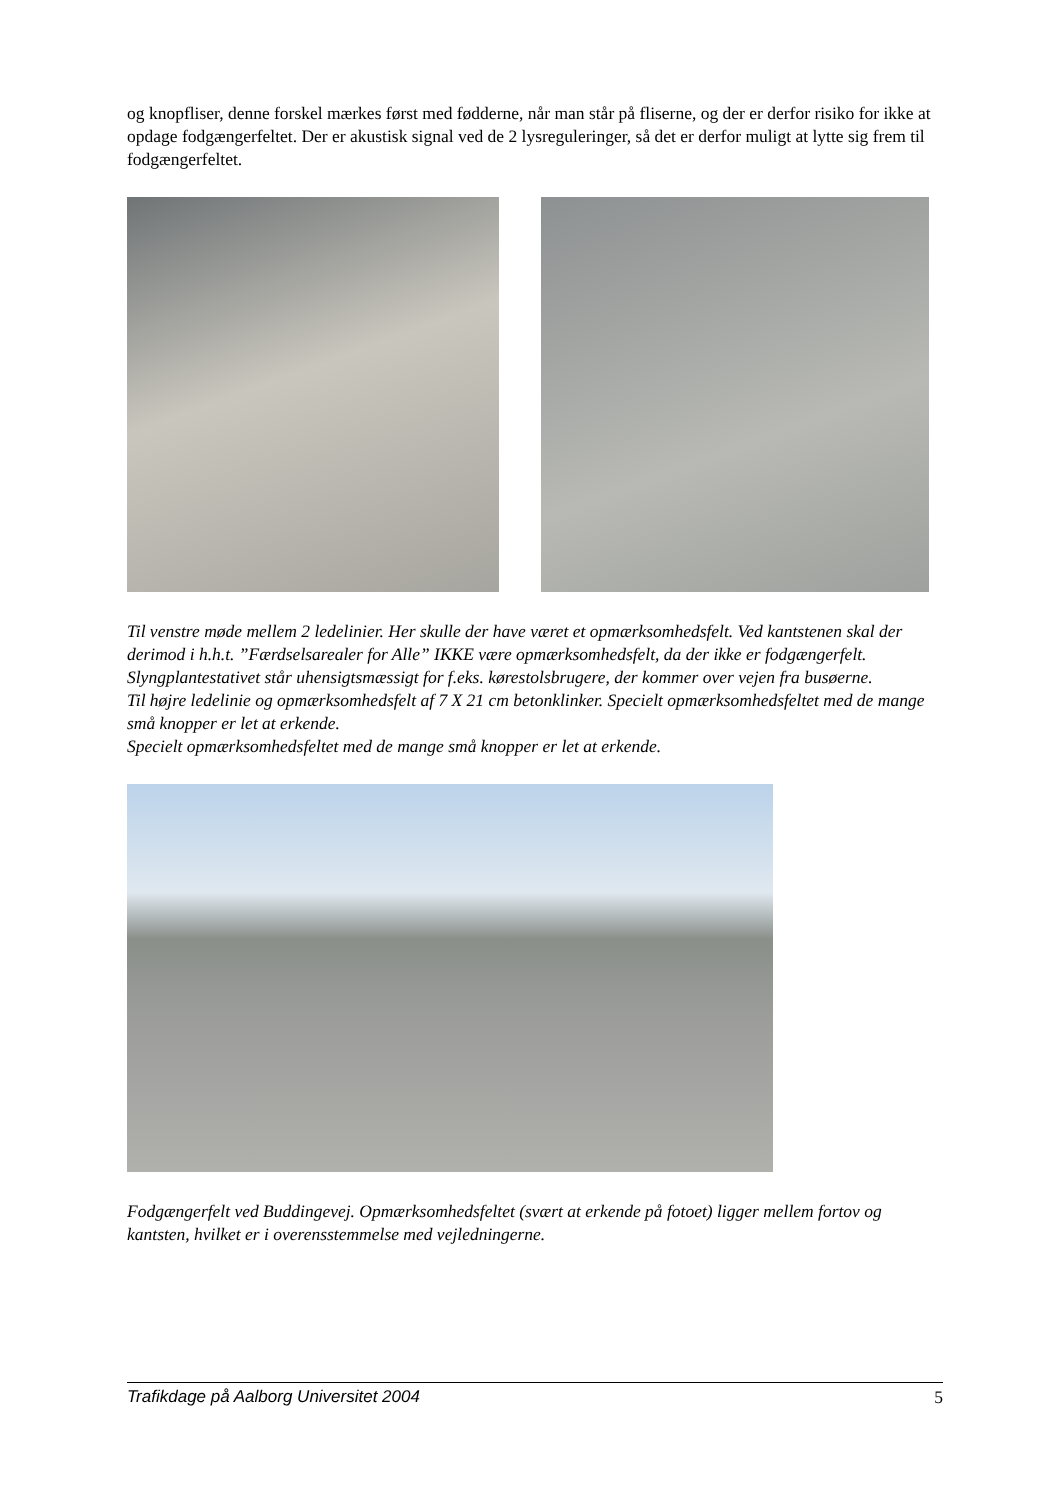og knopfliser, denne forskel mærkes først med fødderne, når man står på fliserne, og der er derfor risiko for ikke at opdage fodgængerfeltet. Der er akustisk signal ved de 2 lysreguleringer, så det er derfor muligt at lytte sig frem til fodgængerfeltet.
Til venstre møde mellem 2 ledelinier. Her skulle der have været et opmærksomhedsfelt. Ved kantstenen skal der derimod i h.h.t. ”Færdselsarealer for Alle” IKKE være opmærksomhedsfelt, da der ikke er fodgængerfelt. Slyngplantestativet står uhensigtsmæssigt for f.eks. kørestolsbrugere, der kommer over vejen fra busøerne.
Til højre ledelinie og opmærksomhedsfelt af 7 X 21 cm betonklinker. Specielt opmærksomhedsfeltet med de mange små knopper er let at erkende.
Specielt opmærksomhedsfeltet med de mange små knopper er let at erkende.
Fodgængerfelt ved Buddingevej. Opmærksomhedsfeltet (svært at erkende på fotoet) ligger mellem fortov og kantsten, hvilket er i overensstemmelse med vejledningerne.
Trafikdage på Aalborg Universitet 2004 5